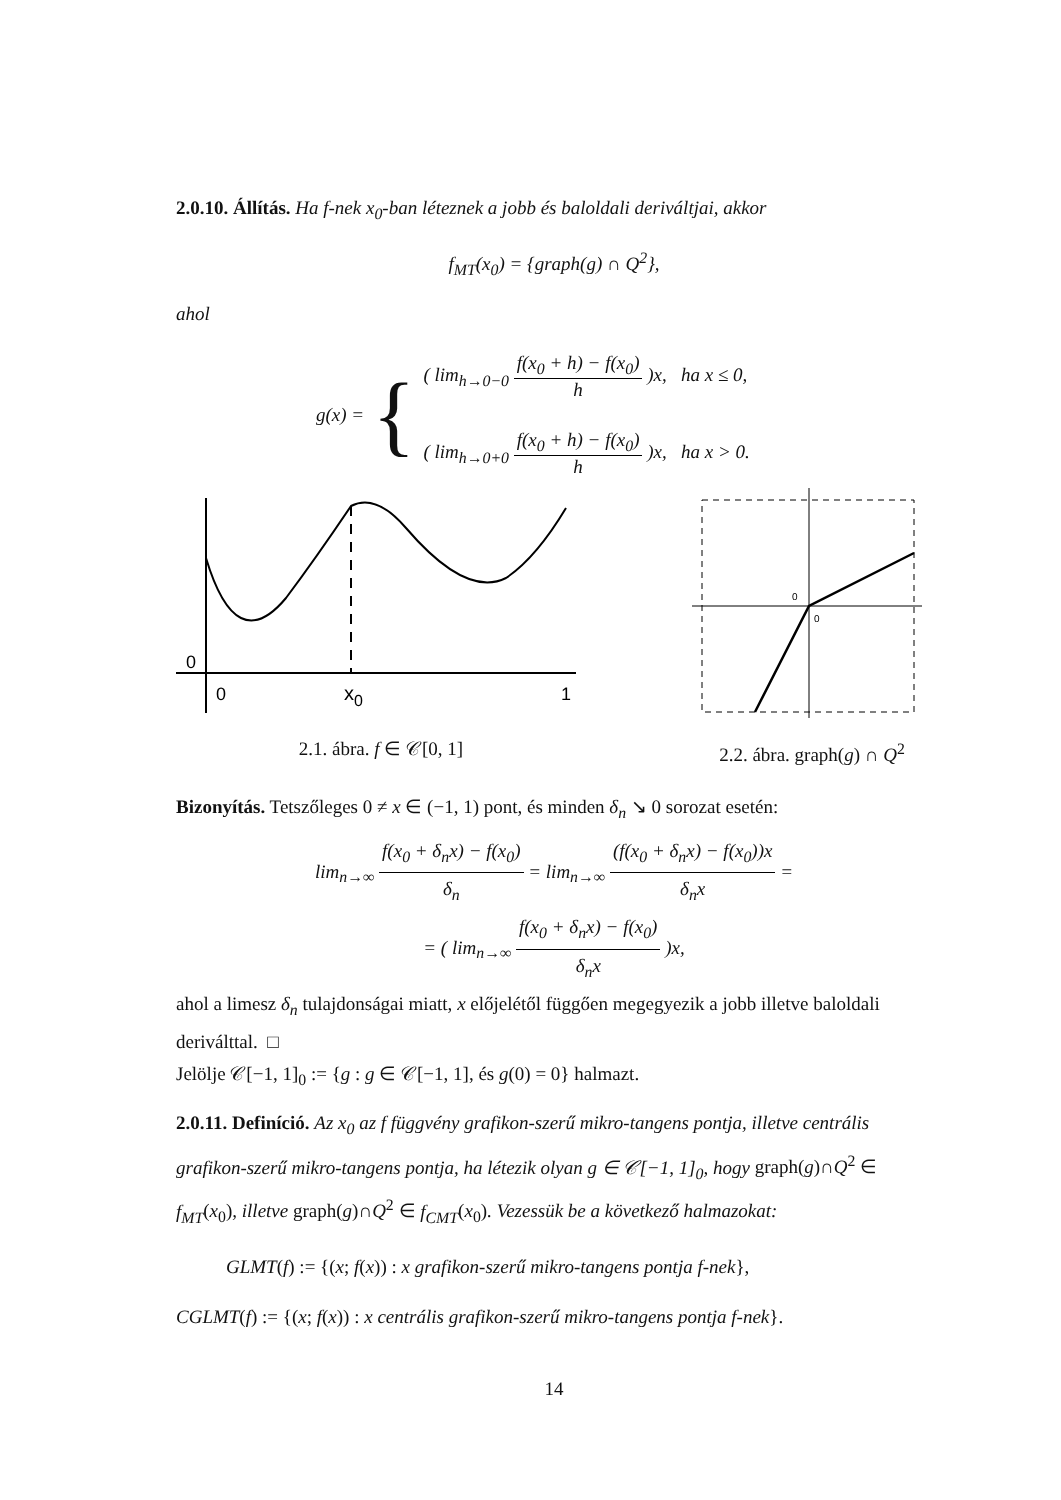2.0.10. Állítás. Ha f-nek x<sub>0</sub>-ban léteznek a jobb és baloldali deriváltjai, akkor
f<sub>MT</sub>(x<sub>0</sub>) = {graph(g) ∩ Q<sup>2</sup>},
ahol
g(x) = {
( lim<sub>h→0−0</sub> f(x<sub>0</sub> + h) − f(x<sub>0</sub>) h )x, ha x ≤ 0,
( lim<sub>h→0+0</sub> f(x<sub>0</sub> + h) − f(x<sub>0</sub>) h )x, ha x > 0.
0
0
x0
1
2.1. ábra. f ∈ 𝒞[0, 1]
0
0
2.2. ábra. graph(g) ∩ Q<sup>2</sup>
Bizonyítás. Tetszőleges 0 ≠ x ∈ (−1, 1) pont, és minden δ<sub>n</sub> ↘ 0 sorozat esetén:
lim<sub>n→∞</sub> f(x<sub>0</sub> + δ<sub>n</sub>x) − f(x<sub>0</sub>) δ<sub>n</sub> = lim<sub>n→∞</sub> (f(x<sub>0</sub> + δ<sub>n</sub>x) − f(x<sub>0</sub>))x δ<sub>n</sub>x =
= ( lim<sub>n→∞</sub> f(x<sub>0</sub> + δ<sub>n</sub>x) − f(x<sub>0</sub>) δ<sub>n</sub>x )x,
ahol a limesz δ<sub>n</sub> tulajdonságai miatt, x előjelétől függően megegyezik a jobb illetve baloldali deriválttal. □
Jelölje 𝒞[−1, 1]<sub>0</sub> := {g : g ∈ 𝒞[−1, 1], és g(0) = 0} halmazt.
2.0.11. Definíció. Az x<sub>0</sub> az f függvény grafikon-szerű mikro-tangens pontja, illetve centrális grafikon-szerű mikro-tangens pontja, ha létezik olyan g ∈ 𝒞[−1, 1]<sub>0</sub>, hogy graph(g)∩Q<sup>2</sup> ∈ f<sub>MT</sub>(x<sub>0</sub>), illetve graph(g)∩Q<sup>2</sup> ∈ f<sub>CMT</sub>(x<sub>0</sub>). Vezessük be a következő halmazokat:
GLMT(f) := {(x; f(x)) : x grafikon-szerű mikro-tangens pontja f-nek},
CGLMT(f) := {(x; f(x)) : x centrális grafikon-szerű mikro-tangens pontja f-nek}.
14